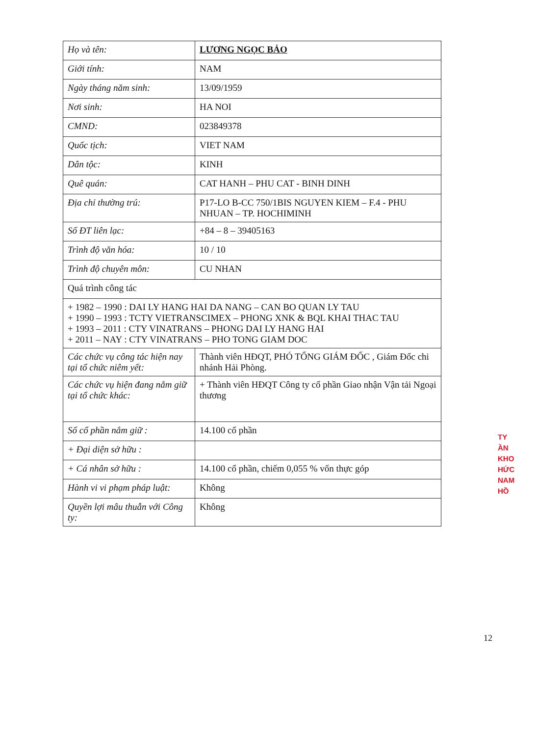| Họ và tên: | LƯƠNG NGỌC BẢO |
| Giới tính: | NAM |
| Ngày tháng năm sinh: | 13/09/1959 |
| Nơi sinh: | HA NOI |
| CMND: | 023849378 |
| Quốc tịch: | VIET NAM |
| Dân tộc: | KINH |
| Quê quán: | CAT HANH – PHU CAT - BINH DINH |
| Địa chỉ thường trú: | P17-LO B-CC 750/1BIS NGUYEN KIEM – F.4 - PHU NHUAN – TP. HOCHIMINH |
| Số ĐT liên lạc: | +84 – 8 – 39405163 |
| Trình độ văn hóa: | 10 / 10 |
| Trình độ chuyên môn: | CU NHAN |
| Quá trình công tác | |
| + 1982 – 1990 : DAI LY HANG HAI DA NANG – CAN BO QUAN LY TAU + 1990 – 1993 : TCTY VIETRANSCIMEX – PHONG XNK & BQL KHAI THAC TAU + 1993 – 2011 : CTY VINATRANS – PHONG DAI LY HANG HAI + 2011 – NAY : CTY VINATRANS – PHO TONG GIAM DOC | |
| Các chức vụ công tác hiện nay tại tổ chức niêm yết: | Thành viên HĐQT, PHÓ TỔNG GIÁM ĐỐC , Giám Đốc chi nhánh Hải Phòng. |
| Các chức vụ hiện đang nắm giữ tại tổ chức khác: | + Thành viên HĐQT Công ty cổ phần Giao nhận Vận tải Ngoại thương |
| Số cổ phần nắm giữ : | 14.100 cổ phần |
| + Đại diện sở hữu : | |
| + Cá nhân sở hữu : | 14.100 cổ phần, chiếm 0,055 % vốn thực góp |
| Hành vi vi phạm pháp luật: | Không |
| Quyền lợi mâu thuẫn với Công ty: | Không |
TY
ẦN
KHO
HỨC
NAM
HỒ
12